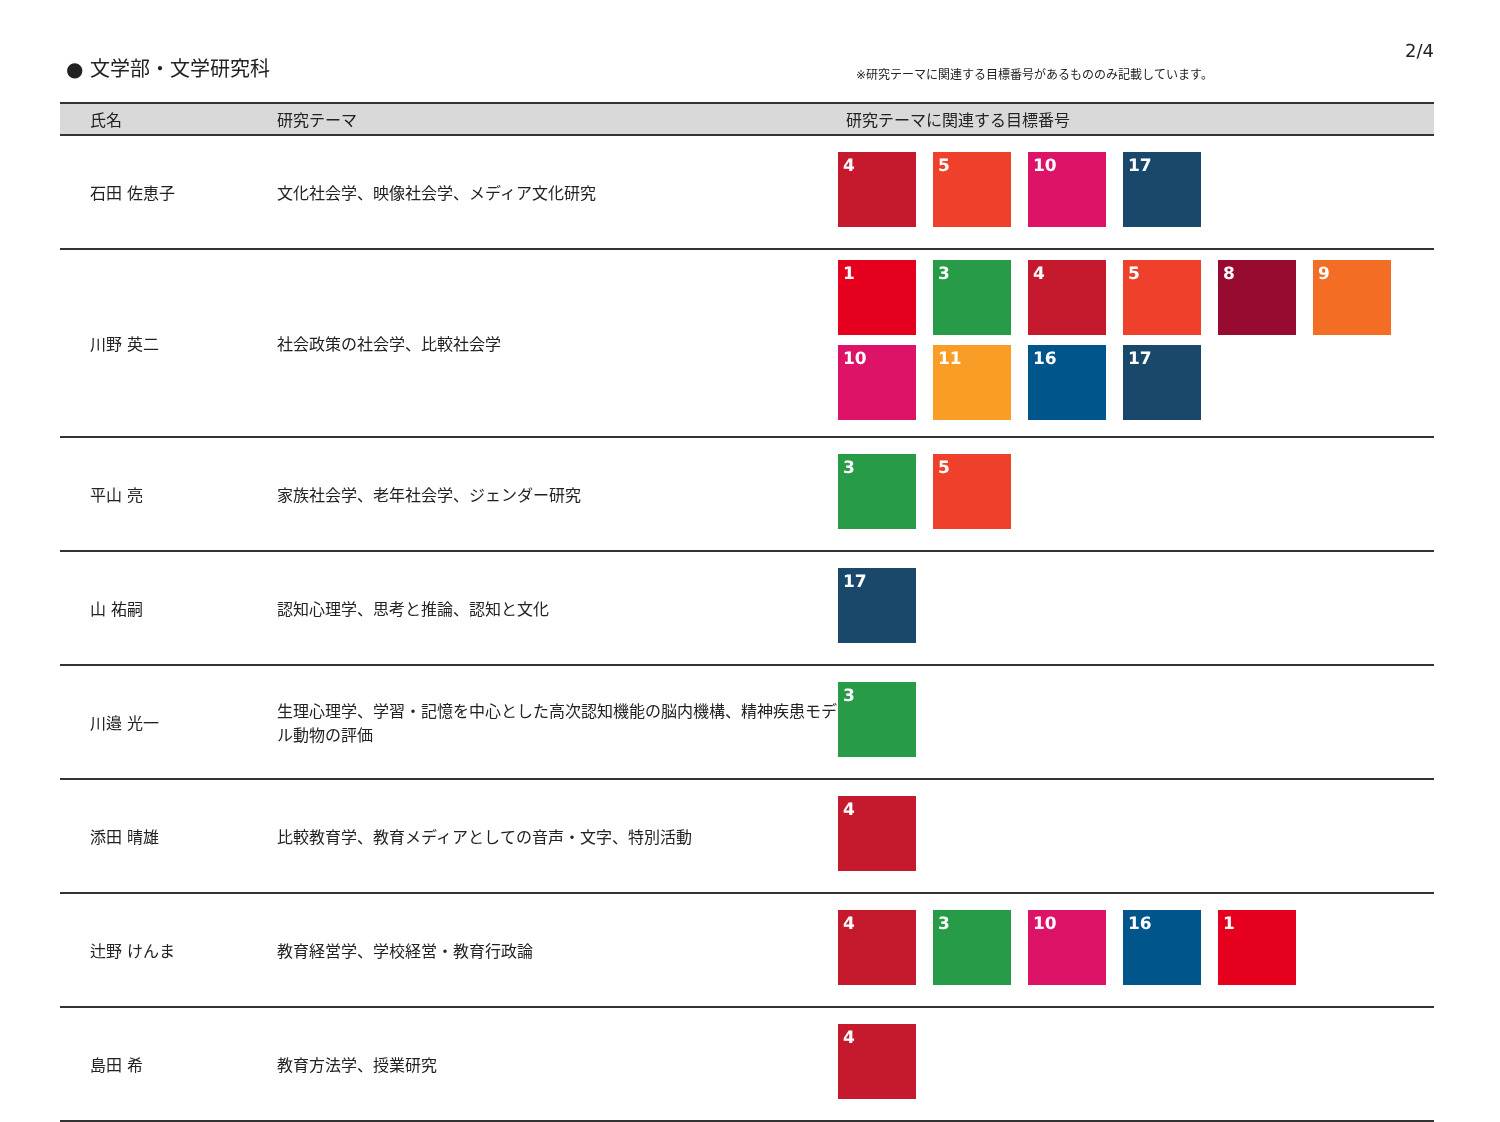● 文学部・文学研究科
※研究テーマに関連する目標番号があるもののみ記載しています。
2/4
| 氏名 | 研究テーマ | 研究テーマに関連する目標番号 |
| --- | --- | --- |
| 石田 佐恵子 | 文化社会学、映像社会学、メディア文化研究 | 4 5 10 17 |
| 川野 英二 | 社会政策の社会学、比較社会学 | 1 3 4 5 8 9 10 11 16 17 |
| 平山 亮 | 家族社会学、老年社会学、ジェンダー研究 | 3 5 |
| 山 祐嗣 | 認知心理学、思考と推論、認知と文化 | 17 |
| 川邉 光一 | 生理心理学、学習・記憶を中心とした高次認知機能の脳内機構、精神疾患モデル動物の評価 | 3 |
| 添田 晴雄 | 比較教育学、教育メディアとしての音声・文字、特別活動 | 4 |
| 辻野 けんま | 教育経営学、学校経営・教育行政論 | 4 3 10 16 1 |
| 島田 希 | 教育方法学、授業研究 | 4 |